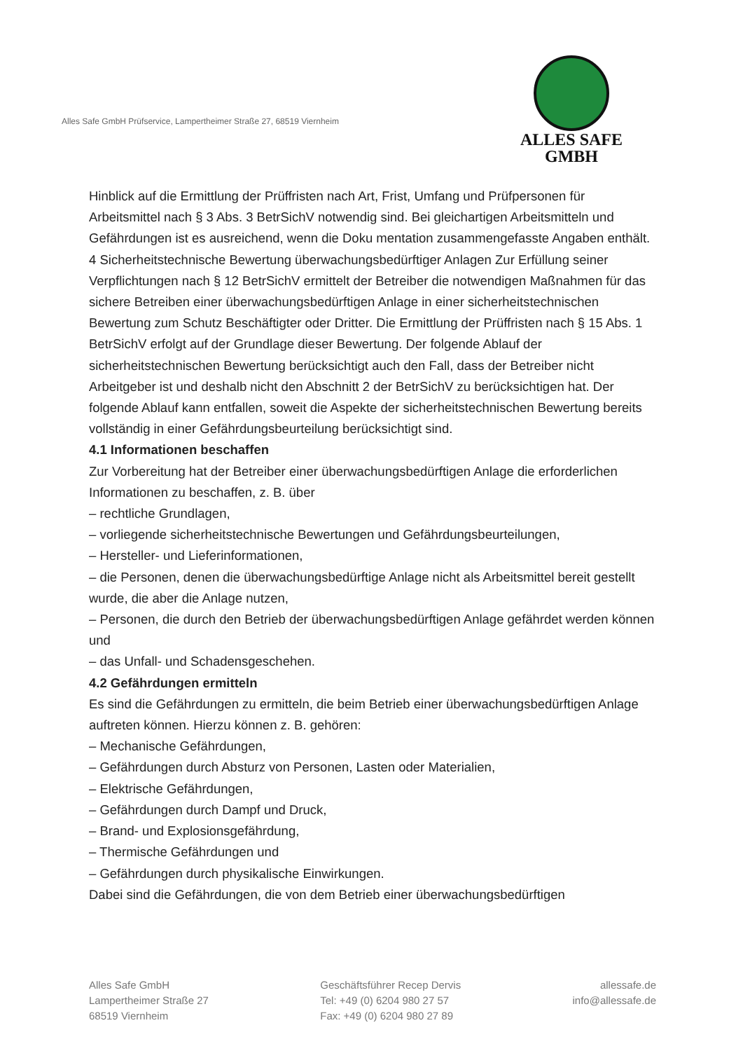Alles Safe GmbH Prüfservice, Lampertheimer Straße 27, 68519 Viernheim
ALLES SAFE
GMBH
Hinblick auf die Ermittlung der Prüffristen nach Art, Frist, Umfang und Prüfpersonen für Arbeitsmittel nach § 3 Abs. 3 BetrSichV notwendig sind. Bei gleichartigen Arbeitsmitteln und Gefährdungen ist es ausreichend, wenn die Doku mentation zusammengefasste Angaben enthält. 4 Sicherheitstechnische Bewertung überwachungsbedürftiger Anlagen Zur Erfüllung seiner Verpflichtungen nach § 12 BetrSichV ermittelt der Betreiber die notwendigen Maßnahmen für das sichere Betreiben einer überwachungsbedürftigen Anlage in einer sicherheitstechnischen Bewertung zum Schutz Beschäftigter oder Dritter. Die Ermittlung der Prüffristen nach § 15 Abs. 1 BetrSichV erfolgt auf der Grundlage dieser Bewertung. Der folgende Ablauf der sicherheitstechnischen Bewertung berücksichtigt auch den Fall, dass der Betreiber nicht Arbeitgeber ist und deshalb nicht den Abschnitt 2 der BetrSichV zu berücksichtigen hat. Der folgende Ablauf kann entfallen, soweit die Aspekte der sicherheitstechnischen Bewertung bereits vollständig in einer Gefährdungsbeurteilung berücksichtigt sind.
4.1 Informationen beschaffen
Zur Vorbereitung hat der Betreiber einer überwachungsbedürftigen Anlage die erforderlichen Informationen zu beschaffen, z. B. über
– rechtliche Grundlagen,
– vorliegende sicherheitstechnische Bewertungen und Gefährdungsbeurteilungen,
– Hersteller- und Lieferinformationen,
– die Personen, denen die überwachungsbedürftige Anlage nicht als Arbeitsmittel bereit gestellt wurde, die aber die Anlage nutzen,
– Personen, die durch den Betrieb der überwachungsbedürftigen Anlage gefährdet werden können und
– das Unfall- und Schadensgeschehen.
4.2 Gefährdungen ermitteln
Es sind die Gefährdungen zu ermitteln, die beim Betrieb einer überwachungsbedürftigen Anlage auftreten können. Hierzu können z. B. gehören:
– Mechanische Gefährdungen,
– Gefährdungen durch Absturz von Personen, Lasten oder Materialien,
– Elektrische Gefährdungen,
– Gefährdungen durch Dampf und Druck,
– Brand- und Explosionsgefährdung,
– Thermische Gefährdungen und
– Gefährdungen durch physikalische Einwirkungen.
Dabei sind die Gefährdungen, die von dem Betrieb einer überwachungsbedürftigen
Alles Safe GmbH
Lampertheimer Straße 27
68519 Viernheim
Geschäftsführer Recep Dervis
Tel: +49 (0) 6204 980 27 57
Fax: +49 (0) 6204 980 27 89
allessafe.de
info@allessafe.de